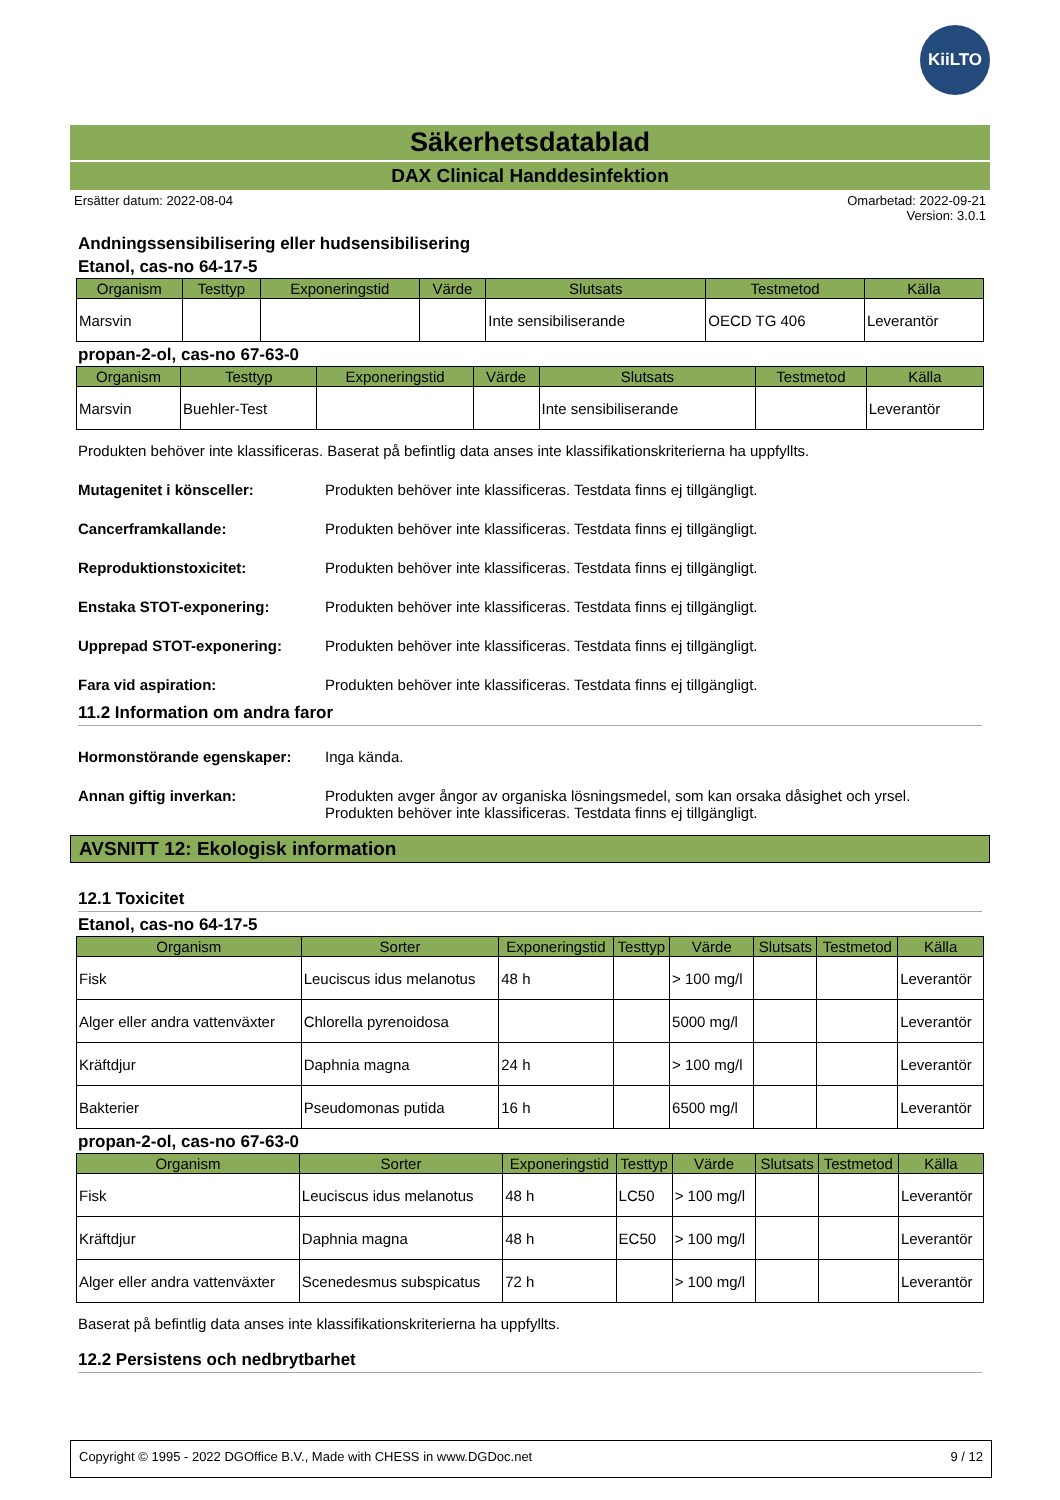KiiLTO
Säkerhetsdatablad
DAX Clinical Handdesinfektion
Ersätter datum: 2022-08-04 Omarbetad: 2022-09-21
Version: 3.0.1
Andningssensibilisering eller hudsensibilisering
Etanol, cas-no 64-17-5
| Organism | Testtyp | Exponeringstid | Värde | Slutsats | Testmetod | Källa |
| --- | --- | --- | --- | --- | --- | --- |
| Marsvin | | | | Inte sensibiliserande | OECD TG 406 | Leverantör |
propan-2-ol, cas-no 67-63-0
| Organism | Testtyp | Exponeringstid | Värde | Slutsats | Testmetod | Källa |
| --- | --- | --- | --- | --- | --- | --- |
| Marsvin | Buehler-Test | | | Inte sensibiliserande | | Leverantör |
Produkten behöver inte klassificeras. Baserat på befintlig data anses inte klassifikationskriterierna ha uppfyllts.
Mutagenitet i könsceller: Produkten behöver inte klassificeras. Testdata finns ej tillgängligt.
Cancerframkallande: Produkten behöver inte klassificeras. Testdata finns ej tillgängligt.
Reproduktionstoxicitet: Produkten behöver inte klassificeras. Testdata finns ej tillgängligt.
Enstaka STOT-exponering: Produkten behöver inte klassificeras. Testdata finns ej tillgängligt.
Upprepad STOT-exponering: Produkten behöver inte klassificeras. Testdata finns ej tillgängligt.
Fara vid aspiration: Produkten behöver inte klassificeras. Testdata finns ej tillgängligt.
11.2 Information om andra faror
Hormonstörande egenskaper: Inga kända.
Annan giftig inverkan: Produkten avger ångor av organiska lösningsmedel, som kan orsaka dåsighet och yrsel.
Produkten behöver inte klassificeras. Testdata finns ej tillgängligt.
AVSNITT 12: Ekologisk information
12.1 Toxicitet
Etanol, cas-no 64-17-5
| Organism | Sorter | Exponeringstid | Testtyp | Värde | Slutsats | Testmetod | Källa |
| --- | --- | --- | --- | --- | --- | --- | --- |
| Fisk | Leuciscus idus melanotus | 48 h | | > 100 mg/l | | | Leverantör |
| Alger eller andra vattenväxter | Chlorella pyrenoidosa | | | 5000 mg/l | | | Leverantör |
| Kräftdjur | Daphnia magna | 24 h | | > 100 mg/l | | | Leverantör |
| Bakterier | Pseudomonas putida | 16 h | | 6500 mg/l | | | Leverantör |
propan-2-ol, cas-no 67-63-0
| Organism | Sorter | Exponeringstid | Testtyp | Värde | Slutsats | Testmetod | Källa |
| --- | --- | --- | --- | --- | --- | --- | --- |
| Fisk | Leuciscus idus melanotus | 48 h | LC50 | > 100 mg/l | | | Leverantör |
| Kräftdjur | Daphnia magna | 48 h | EC50 | > 100 mg/l | | | Leverantör |
| Alger eller andra vattenväxter | Scenedesmus subspicatus | 72 h | | > 100 mg/l | | | Leverantör |
Baserat på befintlig data anses inte klassifikationskriterierna ha uppfyllts.
12.2 Persistens och nedbrytbarhet
Copyright © 1995 - 2022 DGOffice B.V., Made with CHESS in www.DGDoc.net 9 / 12